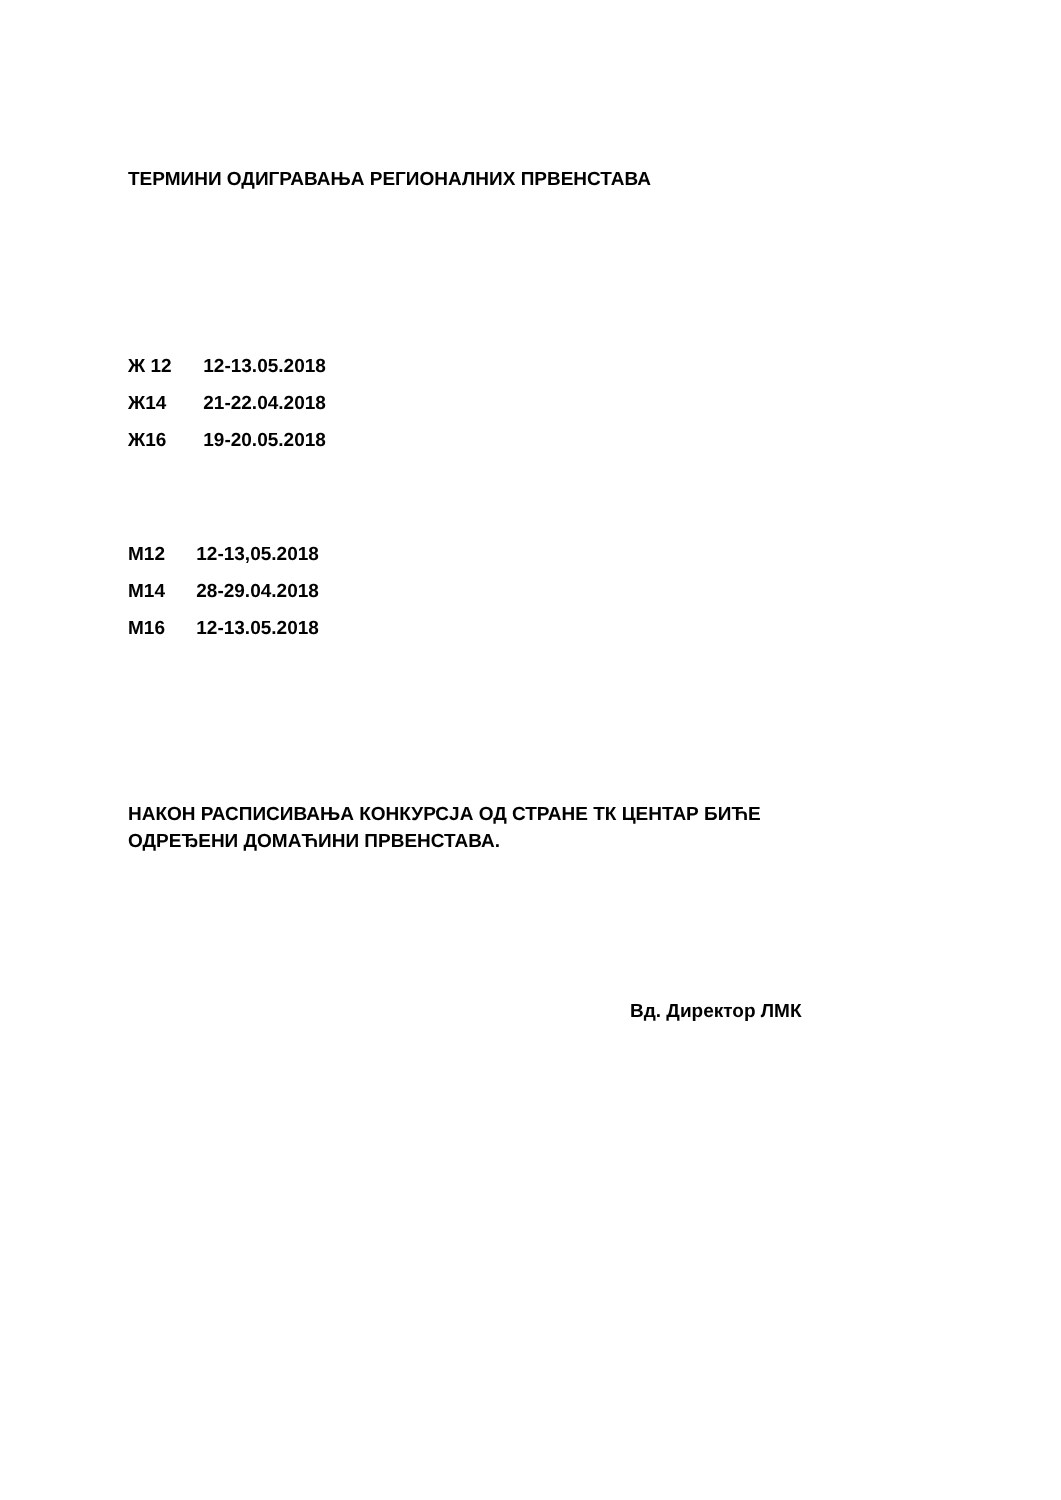ТЕРМИНИ ОДИГРАВАЊА РЕГИОНАЛНИХ ПРВЕНСТАВА
Ж 12 12-13.05.2018
Ж14 21-22.04.2018
Ж16 19-20.05.2018
М12 12-13,05.2018
М14 28-29.04.2018
М16 12-13.05.2018
НАКОН РАСПИСИВАЊА КОНКУРСЈА ОД СТРАНЕ ТК ЦЕНТАР БИЋЕ
ОДРЕЂЕНИ ДОМАЋИНИ ПРВЕНСТАВА.
Вд. Директор ЛМК